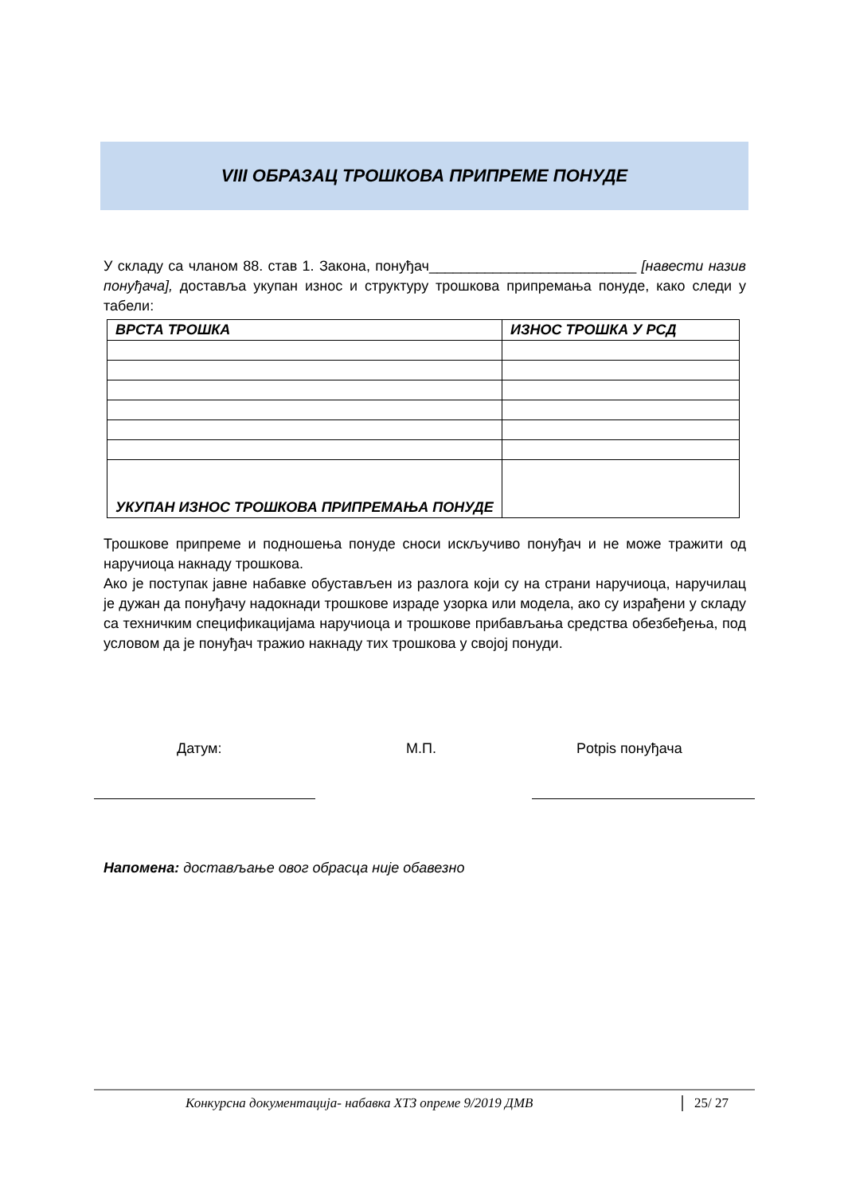VIII ОБРАЗАЦ ТРОШКОВА ПРИПРЕМЕ ПОНУДЕ
У складу са чланом 88. став 1. Закона, понуђач__________________________ [навести назив понуђача], доставља укупан износ и структуру трошкова припремања понуде, како следи у табели:
| ВРСТА ТРОШКА | ИЗНОС ТРОШКА У РСД |
| --- | --- |
| УКУПАН ИЗНОС ТРОШКОВА ПРИПРЕМАЊА ПОНУДЕ | |
Трошкове припреме и подношења понуде сноси искључиво понуђач и не може тражити од наручиоца накнаду трошкова.
Ако је поступак јавне набавке обустављен из разлога који су на страни наручиоца, наручилац је дужан да понуђачу надокнади трошкове израде узорка или модела, ако су израђени у складу са техничким спецификацијама наручиоца и трошкове прибављања средства обезбеђења, под условом да је понуђач тражио накнаду тих трошкова у својој понуди.
Датум: М.П. Potpis понуђача
Напомена: достављање овог обрасца није обавезно
Конкурсна документација- набавка ХТЗ опреме 9/2019 ДМВ 25/ 27